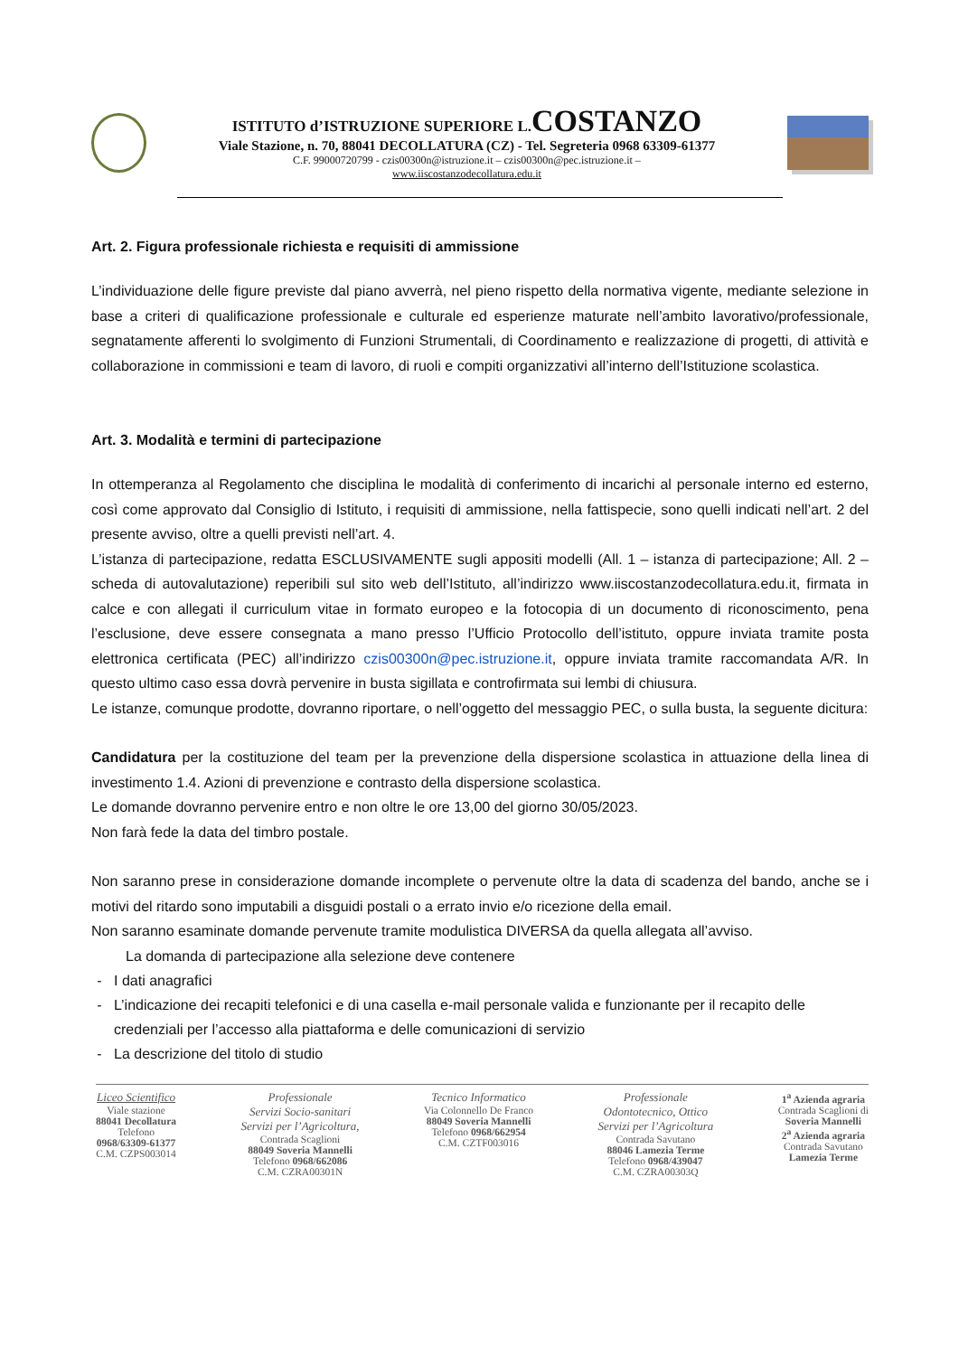ISTITUTO d’ISTRUZIONE SUPERIORE L.COSTANZO
Viale Stazione, n. 70, 88041 DECOLLATURA (CZ) - Tel. Segreteria 0968 63309-61377
C.F. 99000720799 - czis00300n@istruzione.it – czis00300n@pec.istruzione.it –
www.iiscostanzodecollatura.edu.it
Art. 2. Figura professionale richiesta e requisiti di ammissione
L’individuazione delle figure previste dal piano avverrà, nel pieno rispetto della normativa vigente, mediante selezione in base a criteri di qualificazione professionale e culturale ed esperienze maturate nell’ambito lavorativo/professionale, segnatamente afferenti lo svolgimento di Funzioni Strumentali, di Coordinamento e realizzazione di progetti, di attività e collaborazione in commissioni e team di lavoro, di ruoli e compiti organizzativi all’interno dell’Istituzione scolastica.
Art. 3. Modalità e termini di partecipazione
In ottemperanza al Regolamento che disciplina le modalità di conferimento di incarichi al personale interno ed esterno, così come approvato dal Consiglio di Istituto, i requisiti di ammissione, nella fattispecie, sono quelli indicati nell’art. 2 del presente avviso, oltre a quelli previsti nell’art. 4.
L’istanza di partecipazione, redatta ESCLUSIVAMENTE sugli appositi modelli (All. 1 – istanza di partecipazione; All. 2 – scheda di autovalutazione) reperibili sul sito web dell’Istituto, all’indirizzo www.iiscostanzodecollatura.edu.it, firmata in calce e con allegati il curriculum vitae in formato europeo e la fotocopia di un documento di riconoscimento, pena l’esclusione, deve essere consegnata a mano presso l’Ufficio Protocollo dell’istituto, oppure inviata tramite posta elettronica certificata (PEC) all’indirizzo czis00300n@pec.istruzione.it, oppure inviata tramite raccomandata A/R. In questo ultimo caso essa dovrà pervenire in busta sigillata e controfirmata sui lembi di chiusura.
Le istanze, comunque prodotte, dovranno riportare, o nell’oggetto del messaggio PEC, o sulla busta, la seguente dicitura:
Candidatura per la costituzione del team per la prevenzione della dispersione scolastica in attuazione della linea di investimento 1.4. Azioni di prevenzione e contrasto della dispersione scolastica.
Le domande dovranno pervenire entro e non oltre le ore 13,00 del giorno 30/05/2023.
Non farà fede la data del timbro postale.
Non saranno prese in considerazione domande incomplete o pervenute oltre la data di scadenza del bando, anche se i motivi del ritardo sono imputabili a disguidi postali o a errato invio e/o ricezione della email.
Non saranno esaminate domande pervenute tramite modulistica DIVERSA da quella allegata all’avviso.
La domanda di partecipazione alla selezione deve contenere
I dati anagrafici
L’indicazione dei recapiti telefonici e di una casella e-mail personale valida e funzionante per il recapito delle credenziali per l’accesso alla piattaforma e delle comunicazioni di servizio
La descrizione del titolo di studio
Liceo Scientifico
Viale stazione
88041 Decollatura
Telefono
0968/63309-61377
C.M. CZPS003014
Professionale
Servizi Socio-sanitari
Servizi per l’Agricoltura,
Contrada Scaglioni
88049 Soveria Mannelli
Telefono 0968/662086
C.M. CZRA00301N
Tecnico Informatico
Via Colonnello De Franco
88049 Soveria Mannelli
Telefono 0968/662954
C.M. CZTF003016
Professionale
Odontotecnico, Ottico
Servizi per l’Agricoltura
Contrada Savutano
88046 Lamezia Terme
Telefono 0968/439047
C.M. CZRA00303Q
1<sup>a</sup> Azienda agraria
Contrada Scaglioni di
Soveria Mannelli
2<sup>a</sup> Azienda agraria
Contrada Savutano
Lamezia Terme